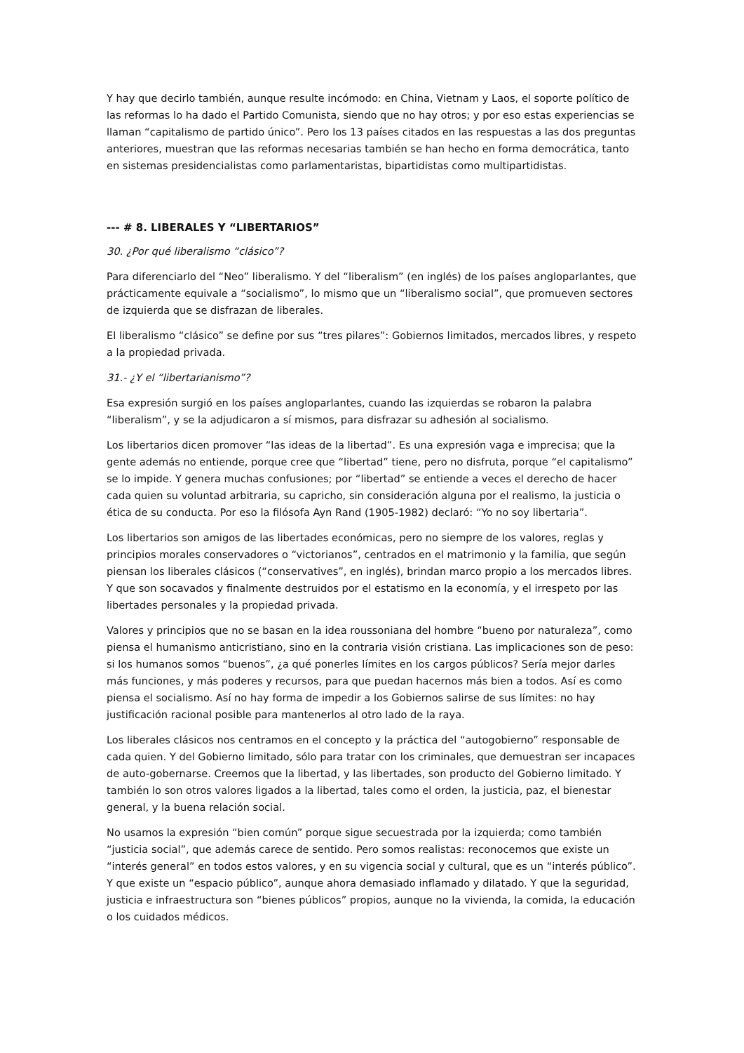Y hay que decirlo también, aunque resulte incómodo: en China, Vietnam y Laos, el soporte político de las reformas lo ha dado el Partido Comunista, siendo que no hay otros; y por eso estas experiencias se llaman “capitalismo de partido único”. Pero los 13 países citados en las respuestas a las dos preguntas anteriores, muestran que las reformas necesarias también se han hecho en forma democrática, tanto en sistemas presidencialistas como parlamentaristas, bipartidistas como multipartidistas.
--- # 8. LIBERALES Y “LIBERTARIOS”
30. ¿Por qué liberalismo “clásico”?
Para diferenciarlo del “Neo” liberalismo. Y del “liberalism” (en inglés) de los países angloparlantes, que prácticamente equivale a “socialismo”, lo mismo que un “liberalismo social”, que promueven sectores de izquierda que se disfrazan de liberales.
El liberalismo “clásico” se define por sus “tres pilares”: Gobiernos limitados, mercados libres, y respeto a la propiedad privada.
31.- ¿Y el “libertarianismo”?
Esa expresión surgió en los países angloparlantes, cuando las izquierdas se robaron la palabra “liberalism”, y se la adjudicaron a sí mismos, para disfrazar su adhesión al socialismo.
Los libertarios dicen promover “las ideas de la libertad”. Es una expresión vaga e imprecisa; que la gente además no entiende, porque cree que “libertad” tiene, pero no disfruta, porque “el capitalismo” se lo impide. Y genera muchas confusiones; por “libertad” se entiende a veces el derecho de hacer cada quien su voluntad arbitraria, su capricho, sin consideración alguna por el realismo, la justicia o ética de su conducta. Por eso la filósofa Ayn Rand (1905-1982) declaró: “Yo no soy libertaria”.
Los libertarios son amigos de las libertades económicas, pero no siempre de los valores, reglas y principios morales conservadores o “victorianos”, centrados en el matrimonio y la familia, que según piensan los liberales clásicos (“conservatives”, en inglés), brindan marco propio a los mercados libres. Y que son socavados y finalmente destruidos por el estatismo en la economía, y el irrespeto por las libertades personales y la propiedad privada.
Valores y principios que no se basan en la idea roussoniana del hombre “bueno por naturaleza”, como piensa el humanismo anticristiano, sino en la contraria visión cristiana. Las implicaciones son de peso: si los humanos somos “buenos”, ¿a qué ponerles límites en los cargos públicos? Sería mejor darles más funciones, y más poderes y recursos, para que puedan hacernos más bien a todos. Así es como piensa el socialismo. Así no hay forma de impedir a los Gobiernos salirse de sus límites: no hay justificación racional posible para mantenerlos al otro lado de la raya.
Los liberales clásicos nos centramos en el concepto y la práctica del “autogobierno” responsable de cada quien. Y del Gobierno limitado, sólo para tratar con los criminales, que demuestran ser incapaces de auto-gobernarse. Creemos que la libertad, y las libertades, son producto del Gobierno limitado. Y también lo son otros valores ligados a la libertad, tales como el orden, la justicia, paz, el bienestar general, y la buena relación social.
No usamos la expresión “bien común” porque sigue secuestrada por la izquierda; como también “justicia social”, que además carece de sentido. Pero somos realistas: reconocemos que existe un “interés general” en todos estos valores, y en su vigencia social y cultural, que es un “interés público”. Y que existe un “espacio público”, aunque ahora demasiado inflamado y dilatado. Y que la seguridad, justicia e infraestructura son “bienes públicos” propios, aunque no la vivienda, la comida, la educación o los cuidados médicos.